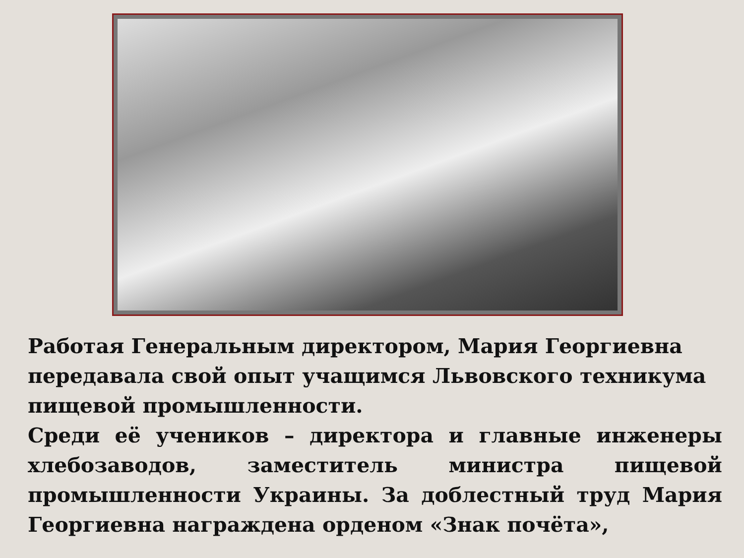Работая Генеральным директором, Мария Георгиевна передавала свой опыт учащимся Львовского техникума пищевой промышленности.
Среди её учеников – директора и главные инженеры хлебозаводов, заместитель министра пищевой промышленности Украины. За доблестный труд Мария Георгиевна награждена орденом «Знак почёта»,